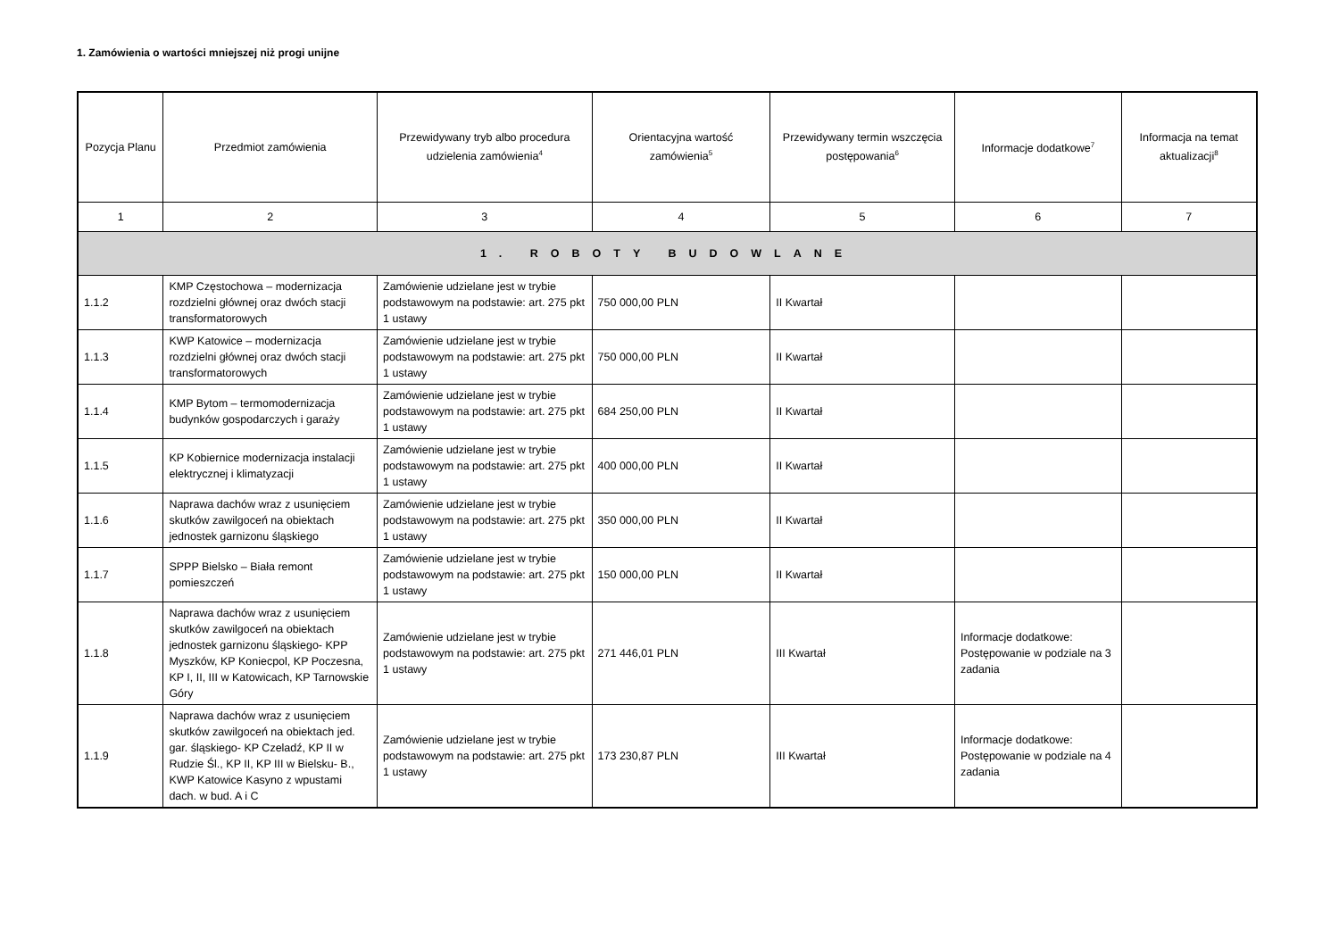1. Zamówienia o wartości mniejszej niż progi unijne
| Pozycja Planu | Przedmiot zamówienia | Przewidywany tryb albo procedura udzielenia zamówienia<sup>4</sup> | Orientacyjna wartość zamówienia<sup>5</sup> | Przewidywany termin wszczęcia postępowania<sup>6</sup> | Informacje dodatkowe<sup>7</sup> | Informacja na temat aktualizacji<sup>8</sup> |
| --- | --- | --- | --- | --- | --- | --- |
| 1 | 2 | 3 | 4 | 5 | 6 | 7 |
| 1. ROBOTY BUDOWLANE | | | | | | |
| 1.1.2 | KMP Częstochowa – modernizacja rozdzielni głównej oraz dwóch stacji transformatorowych | Zamówienie udzielane jest w trybie podstawowym na podstawie: art. 275 pkt 1 ustawy | 750 000,00 PLN | II Kwartał | | |
| 1.1.3 | KWP Katowice – modernizacja rozdzielni głównej oraz dwóch stacji transformatorowych | Zamówienie udzielane jest w trybie podstawowym na podstawie: art. 275 pkt 1 ustawy | 750 000,00 PLN | II Kwartał | | |
| 1.1.4 | KMP Bytom – termomodernizacja budynków gospodarczych i garaży | Zamówienie udzielane jest w trybie podstawowym na podstawie: art. 275 pkt 1 ustawy | 684 250,00 PLN | II Kwartał | | |
| 1.1.5 | KP Kobiernice modernizacja instalacji elektrycznej i klimatyzacji | Zamówienie udzielane jest w trybie podstawowym na podstawie: art. 275 pkt 1 ustawy | 400 000,00 PLN | II Kwartał | | |
| 1.1.6 | Naprawa dachów wraz z usunięciem skutków zawilgoceń na obiektach jednostek garnizonu śląskiego | Zamówienie udzielane jest w trybie podstawowym na podstawie: art. 275 pkt 1 ustawy | 350 000,00 PLN | II Kwartał | | |
| 1.1.7 | SPPP Bielsko – Biała remont pomieszczeń | Zamówienie udzielane jest w trybie podstawowym na podstawie: art. 275 pkt 1 ustawy | 150 000,00 PLN | II Kwartał | | |
| 1.1.8 | Naprawa dachów wraz z usunięciem skutków zawilgoceń na obiektach jednostek garnizonu śląskiego- KPP Myszków, KP Koniecpol, KP Poczesna, KP I, II, III w Katowicach, KP Tarnowskie Góry | Zamówienie udzielane jest w trybie podstawowym na podstawie: art. 275 pkt 1 ustawy | 271 446,01 PLN | III Kwartał | Informacje dodatkowe: Postępowanie w podziale na 3 zadania | |
| 1.1.9 | Naprawa dachów wraz z usunięciem skutków zawilgoceń na obiektach jed. gar. śląskiego- KP Czeladź, KP II w Rudzie Śl., KP II, KP III w Bielsku- B., KWP Katowice Kasyno z wpustami dach. w bud. A i C | Zamówienie udzielane jest w trybie podstawowym na podstawie: art. 275 pkt 1 ustawy | 173 230,87 PLN | III Kwartał | Informacje dodatkowe: Postępowanie w podziale na 4 zadania | |